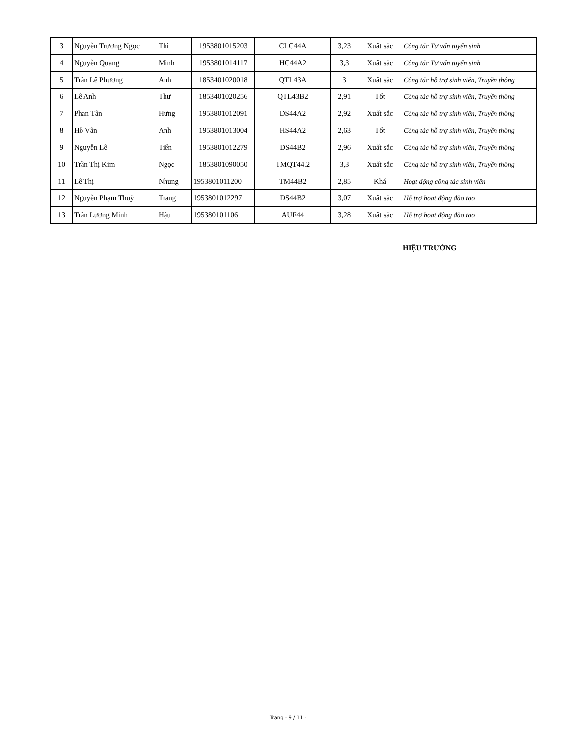| 3 | Nguyễn Trương Ngọc | Thi | 1953801015203 | CLC44A | 3,23 | Xuất sắc | Công tác Tư vấn tuyển sinh |
| 4 | Nguyễn Quang | Minh | 1953801014117 | HC44A2 | 3,3 | Xuất sắc | Công tác Tư vấn tuyển sinh |
| 5 | Trần Lê Phương | Anh | 1853401020018 | QTL43A | 3 | Xuất sắc | Công tác hỗ trợ sinh viên, Truyền thông |
| 6 | Lê Anh | Thư | 1853401020256 | QTL43B2 | 2,91 | Tốt | Công tác hỗ trợ sinh viên, Truyền thông |
| 7 | Phan Tân | Hưng | 1953801012091 | DS44A2 | 2,92 | Xuất sắc | Công tác hỗ trợ sinh viên, Truyền thông |
| 8 | Hồ Vân | Anh | 1953801013004 | HS44A2 | 2,63 | Tốt | Công tác hỗ trợ sinh viên, Truyền thông |
| 9 | Nguyễn Lê | Tiến | 1953801012279 | DS44B2 | 2,96 | Xuất sắc | Công tác hỗ trợ sinh viên, Truyền thông |
| 10 | Trần Thị Kim | Ngọc | 1853801090050 | TMQT44.2 | 3,3 | Xuất sắc | Công tác hỗ trợ sinh viên, Truyền thông |
| 11 | Lê Thị | Nhung | 1953801011200 | TM44B2 | 2,85 | Khá | Hoạt động công tác sinh viên |
| 12 | Nguyễn Phạm Thuỳ | Trang | 1953801012297 | DS44B2 | 3,07 | Xuất sắc | Hỗ trợ hoạt động đào tạo |
| 13 | Trần Lương Minh | Hậu | 195380101106 | AUF44 | 3,28 | Xuất sắc | Hỗ trợ hoạt động đào tạo |
HIỆU TRƯỞNG
Trang - 9 / 11 -